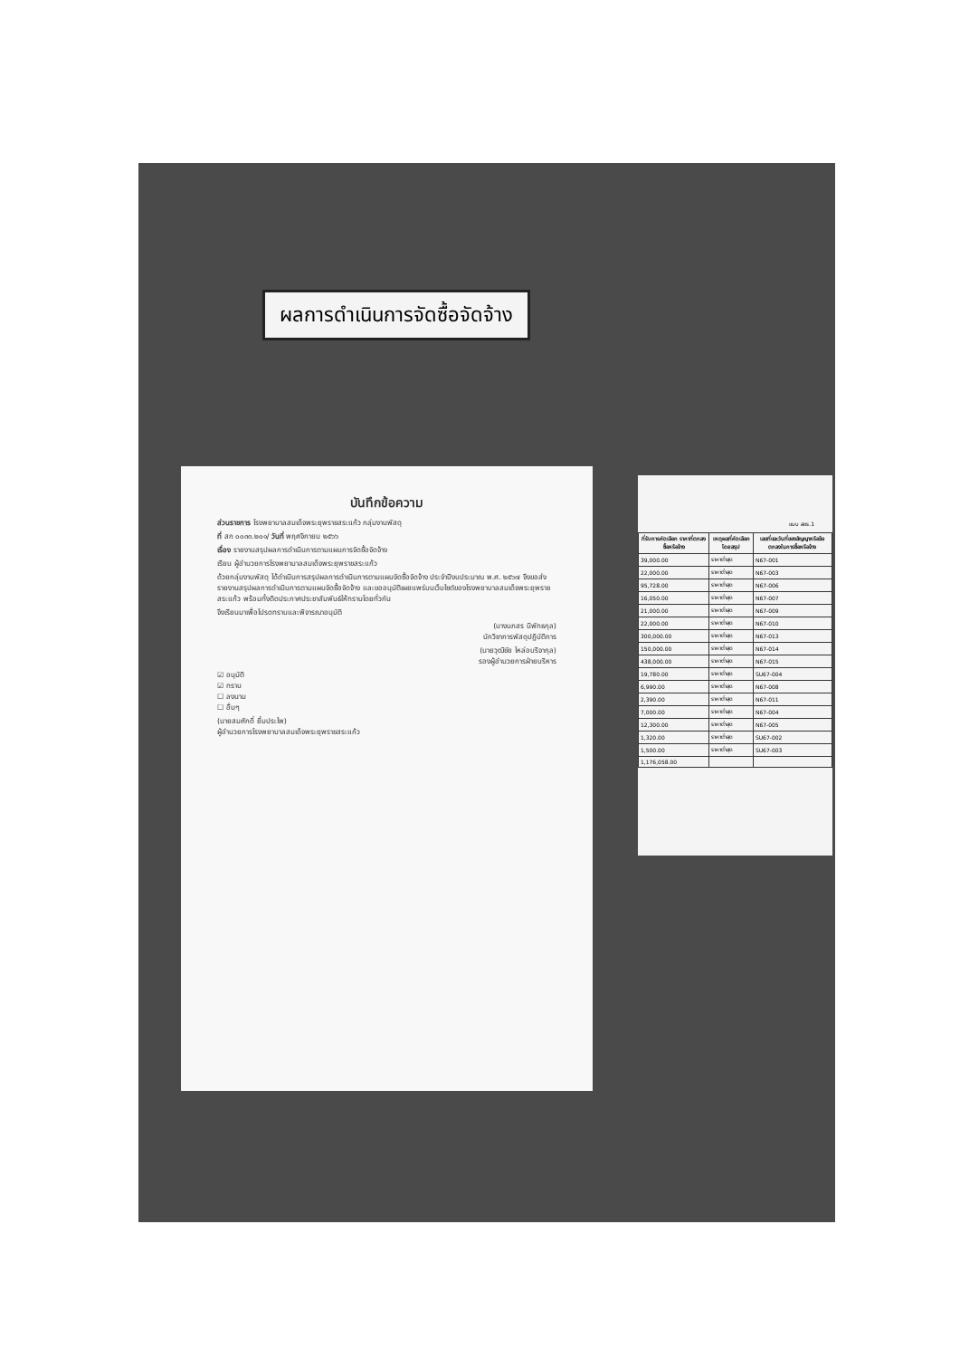ผลการดำเนินการจัดซื้อจัดจ้าง
บันทึกข้อความ
ส่วนราชการ โรงพยาบาลสมเด็จพระยุพราชสระแก้ว กลุ่มงานพัสดุ
ที่ สก ๐๐๓๓.๒๐๑/ วันที่ พฤศจิกายน ๒๕๖๖
เรื่อง รายงานสรุปผลการดำเนินการตามแผนการจัดซื้อจัดจ้าง
เรียน ผู้อำนวยการโรงพยาบาลสมเด็จพระยุพราชสระแก้ว
ด้วยกลุ่มงานพัสดุ ได้ดำเนินการสรุปผลการดำเนินการตามแผนจัดซื้อจัดจ้าง ประจำปีงบประมาณ พ.ศ. ๒๕๖๗ จึงขอส่งรายงานสรุปผลการดำเนินการตามแผนจัดซื้อจัดจ้าง และขออนุมัติเผยแพร่บนเว็บไซต์ของโรงพยาบาลสมเด็จพระยุพราชสระแก้ว พร้อมทั้งติดประกาศประชาสัมพันธ์ให้ทราบโดยทั่วกัน
จึงเรียนมาเพื่อโปรดทราบและพิจารณาอนุมัติ
(นางนภสร นิพัทธกุล)
นักวิชาการพัสดุปฏิบัติการ
(นายวุฒิชัย ไหล่อบริจากุล)
รองผู้อำนวยการฝ่ายบริหาร
☑ อนุมัติ
☑ ทราบ
☐ ลงนาม
☐ อื่นๆ
(นายสมศักดิ์ ยิ้มประไพ)
ผู้อำนวยการโรงพยาบาลสมเด็จพระยุพราชสระแก้ว
แบบ สขร.1
| ที่รับการคัดเลือก ราคาที่ตกลงซื้อหรือจ้าง | เหตุผลที่คัดเลือกโดยสรุป | เลขที่และวันที่ของสัญญาหรือข้อตกลงในการซื้อหรือจ้าง |
| --- | --- | --- |
| 39,000.00 | ราคาต่ำสุด | N67-001 |
| 22,000.00 | ราคาต่ำสุด | N67-003 |
| 95,728.00 | ราคาต่ำสุด | N67-006 |
| 16,050.00 | ราคาต่ำสุด | N67-007 |
| 21,000.00 | ราคาต่ำสุด | N67-009 |
| 22,000.00 | ราคาต่ำสุด | N67-010 |
| 300,000.00 | ราคาต่ำสุด | N67-013 |
| 150,000.00 | ราคาต่ำสุด | N67-014 |
| 438,000.00 | ราคาต่ำสุด | N67-015 |
| 19,780.00 | ราคาต่ำสุด | SU67-004 |
| 6,990.00 | ราคาต่ำสุด | N67-008 |
| 2,390.00 | ราคาต่ำสุด | N67-011 |
| 7,000.00 | ราคาต่ำสุด | N67-004 |
| 12,300.00 | ราคาต่ำสุด | N67-005 |
| 1,320.00 | ราคาต่ำสุด | SU67-002 |
| 1,500.00 | ราคาต่ำสุด | SU67-003 |
| 1,176,058.00 | | |